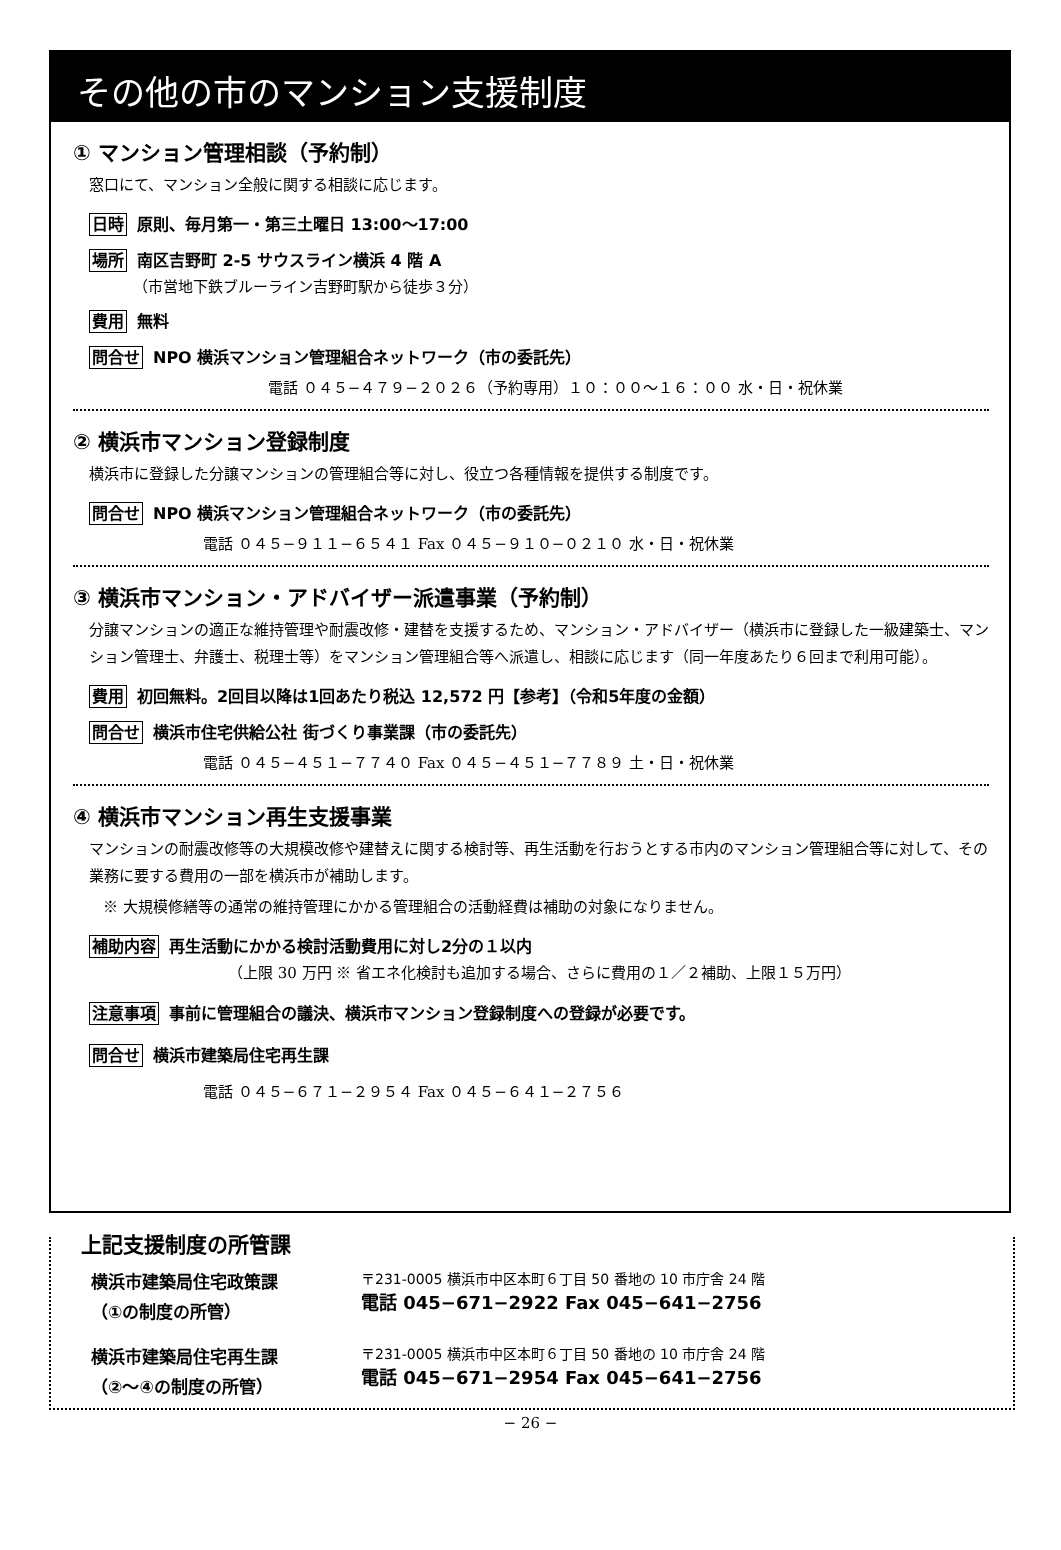その他の市のマンション支援制度
① マンション管理相談（予約制）
窓口にて、マンション全般に関する相談に応じます。
日時 原則、毎月第一・第三土曜日 13:00～17:00
場所 南区吉野町 2-5 サウスライン横浜 4 階 A
（市営地下鉄ブルーライン吉野町駅から徒歩３分）
費用 無料
問合せ NPO 横浜マンション管理組合ネットワーク（市の委託先）
電話 ０４５−４７９−２０２６（予約専用）１０：００～１６：００ 水・日・祝休業
② 横浜市マンション登録制度
横浜市に登録した分譲マンションの管理組合等に対し、役立つ各種情報を提供する制度です。
問合せ NPO 横浜マンション管理組合ネットワーク（市の委託先）
電話 ０４５−９１１−６５４１ Fax ０４５−９１０−０２１０ 水・日・祝休業
③ 横浜市マンション・アドバイザー派遣事業（予約制）
分譲マンションの適正な維持管理や耐震改修・建替を支援するため、マンション・アドバイザー（横浜市に登録した一級建築士、マンション管理士、弁護士、税理士等）をマンション管理組合等へ派遣し、相談に応じます（同一年度あたり６回まで利用可能）。
費用 初回無料。2回目以降は1回あたり税込 12,572 円【参考】（令和5年度の金額）
問合せ 横浜市住宅供給公社 街づくり事業課（市の委託先）
電話 ０４５−４５１−７７４０ Fax ０４５−４５１−７７８９ 土・日・祝休業
④ 横浜市マンション再生支援事業
マンションの耐震改修等の大規模改修や建替えに関する検討等、再生活動を行おうとする市内のマンション管理組合等に対して、その業務に要する費用の一部を横浜市が補助します。
※ 大規模修繕等の通常の維持管理にかかる管理組合の活動経費は補助の対象になりません。
補助内容 再生活動にかかる検討活動費用に対し2分の１以内
（上限 30 万円 ※ 省エネ化検討も追加する場合、さらに費用の１／２補助、上限１５万円）
注意事項 事前に管理組合の議決、横浜市マンション登録制度への登録が必要です。
問合せ 横浜市建築局住宅再生課
電話 ０４５−６７１−２９５４ Fax ０４５−６４１−２７５６
上記支援制度の所管課
横浜市建築局住宅政策課
（①の制度の所管）
〒231-0005 横浜市中区本町６丁目 50 番地の 10 市庁舎 24 階
電話 045−671−2922 Fax 045−641−2756
横浜市建築局住宅再生課
（②～④の制度の所管）
〒231-0005 横浜市中区本町６丁目 50 番地の 10 市庁舎 24 階
電話 045−671−2954 Fax 045−641−2756
− 26 −